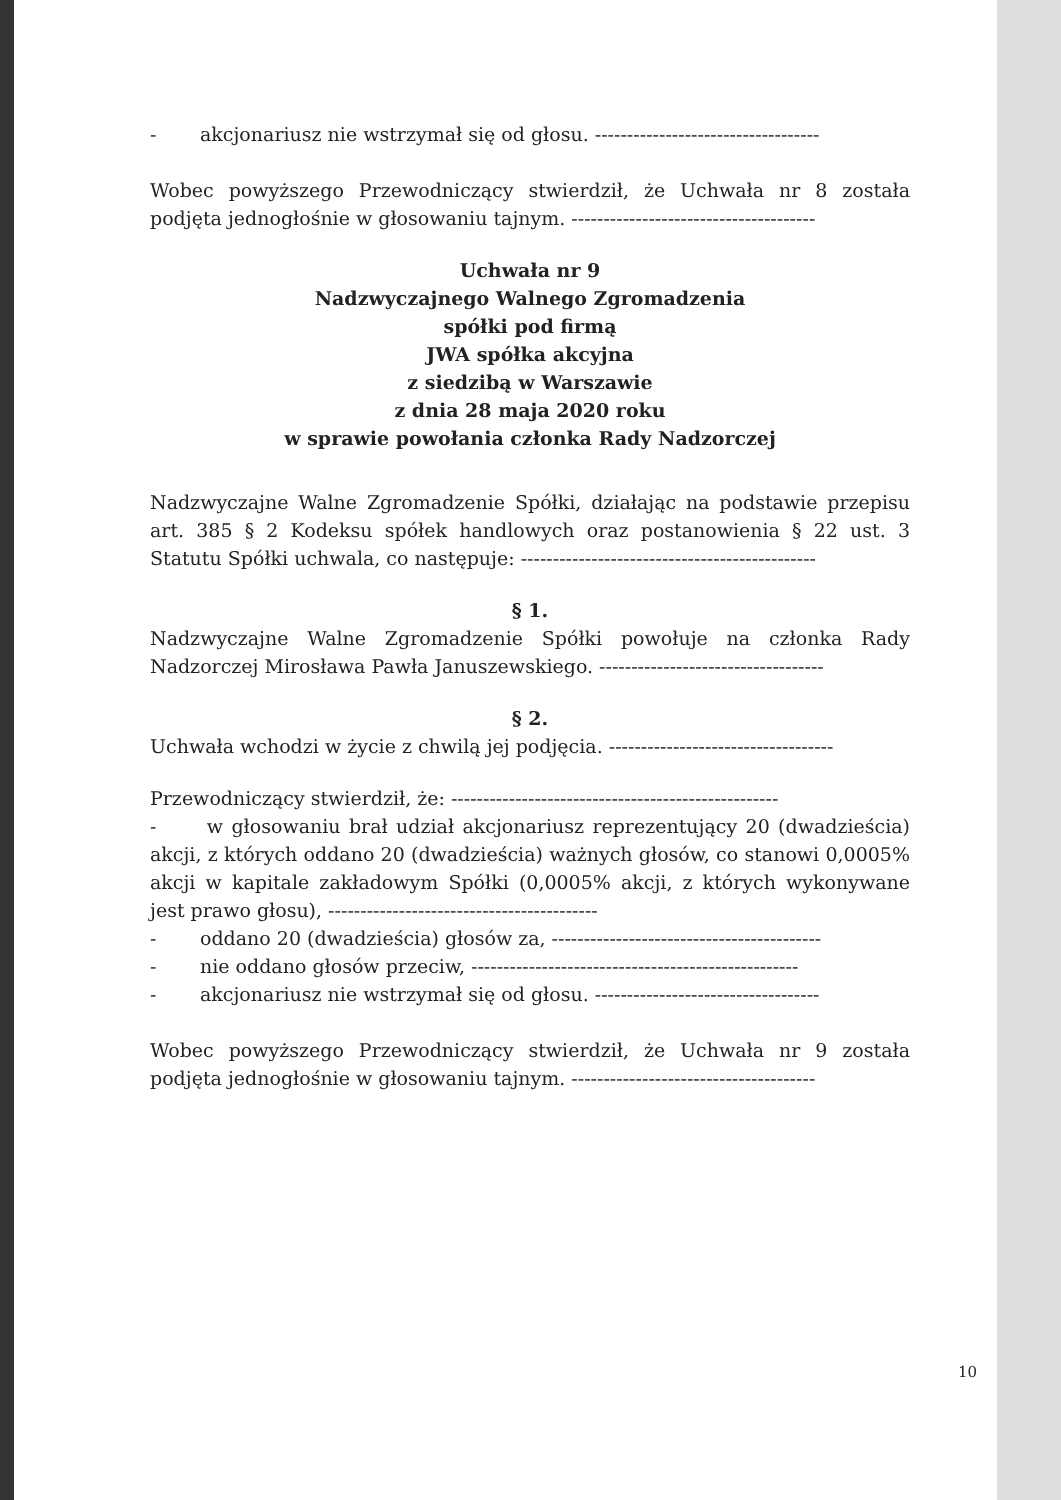- akcjonariusz nie wstrzymał się od głosu. -----------------------------------
Wobec powyższego Przewodniczący stwierdził, że Uchwała nr 8 została podjęta jednogłośnie w głosowaniu tajnym. --------------------------------------
Uchwała nr 9
Nadzwyczajnego Walnego Zgromadzenia
spółki pod firmą
JWA spółka akcyjna
z siedzibą w Warszawie
z dnia 28 maja 2020 roku
w sprawie powołania członka Rady Nadzorczej
Nadzwyczajne Walne Zgromadzenie Spółki, działając na podstawie przepisu art. 385 § 2 Kodeksu spółek handlowych oraz postanowienia § 22 ust. 3 Statutu Spółki uchwala, co następuje: ----------------------------------------------
§ 1.
Nadzwyczajne Walne Zgromadzenie Spółki powołuje na członka Rady Nadzorczej Mirosława Pawła Januszewskiego. -----------------------------------
§ 2.
Uchwała wchodzi w życie z chwilą jej podjęcia. -----------------------------------
Przewodniczący stwierdził, że: ---------------------------------------------------
- w głosowaniu brał udział akcjonariusz reprezentujący 20 (dwadzieścia) akcji, z których oddano 20 (dwadzieścia) ważnych głosów, co stanowi 0,0005% akcji w kapitale zakładowym Spółki (0,0005% akcji, z których wykonywane jest prawo głosu), ------------------------------------------
- oddano 20 (dwadzieścia) głosów za, ------------------------------------------
- nie oddano głosów przeciw, ---------------------------------------------------
- akcjonariusz nie wstrzymał się od głosu. -----------------------------------
Wobec powyższego Przewodniczący stwierdził, że Uchwała nr 9 została podjęta jednogłośnie w głosowaniu tajnym. --------------------------------------
10